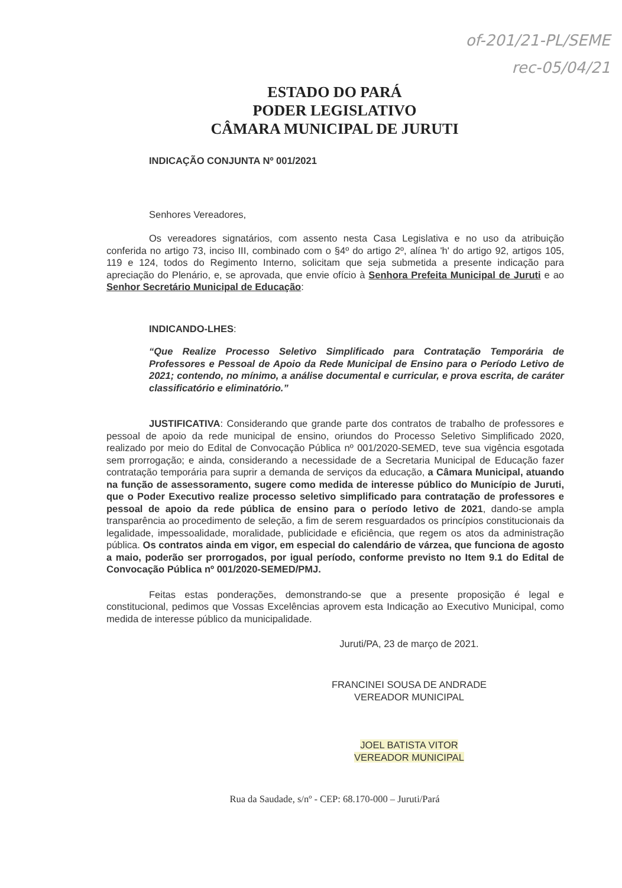of-201/21-PL/SEME
rec-05/04/21
ESTADO DO PARÁ
PODER LEGISLATIVO
CÂMARA MUNICIPAL DE JURUTI
INDICAÇÃO CONJUNTA Nº 001/2021
Senhores Vereadores,
Os vereadores signatários, com assento nesta Casa Legislativa e no uso da atribuição conferida no artigo 73, inciso III, combinado com o §4º do artigo 2º, alínea 'h' do artigo 92, artigos 105, 119 e 124, todos do Regimento Interno, solicitam que seja submetida a presente indicação para apreciação do Plenário, e, se aprovada, que envie ofício à Senhora Prefeita Municipal de Juruti e ao Senhor Secretário Municipal de Educação:
INDICANDO-LHES:
“Que Realize Processo Seletivo Simplificado para Contratação Temporária de Professores e Pessoal de Apoio da Rede Municipal de Ensino para o Período Letivo de 2021; contendo, no mínimo, a análise documental e curricular, e prova escrita, de caráter classificatório e eliminatório.”
JUSTIFICATIVA: Considerando que grande parte dos contratos de trabalho de professores e pessoal de apoio da rede municipal de ensino, oriundos do Processo Seletivo Simplificado 2020, realizado por meio do Edital de Convocação Pública nº 001/2020-SEMED, teve sua vigência esgotada sem prorrogação; e ainda, considerando a necessidade de a Secretaria Municipal de Educação fazer contratação temporária para suprir a demanda de serviços da educação, a Câmara Municipal, atuando na função de assessoramento, sugere como medida de interesse público do Município de Juruti, que o Poder Executivo realize processo seletivo simplificado para contratação de professores e pessoal de apoio da rede pública de ensino para o período letivo de 2021, dando-se ampla transparência ao procedimento de seleção, a fim de serem resguardados os princípios constitucionais da legalidade, impessoalidade, moralidade, publicidade e eficiência, que regem os atos da administração pública. Os contratos ainda em vigor, em especial do calendário de várzea, que funciona de agosto a maio, poderão ser prorrogados, por igual período, conforme previsto no Item 9.1 do Edital de Convocação Pública nº 001/2020-SEMED/PMJ.
Feitas estas ponderações, demonstrando-se que a presente proposição é legal e constitucional, pedimos que Vossas Excelências aprovem esta Indicação ao Executivo Municipal, como medida de interesse público da municipalidade.
Juruti/PA, 23 de março de 2021.
FRANCINEI SOUSA DE ANDRADE
VEREADOR MUNICIPAL
JOEL BATISTA VITOR
VEREADOR MUNICIPAL
Rua da Saudade, s/nº - CEP: 68.170-000 – Juruti/Pará